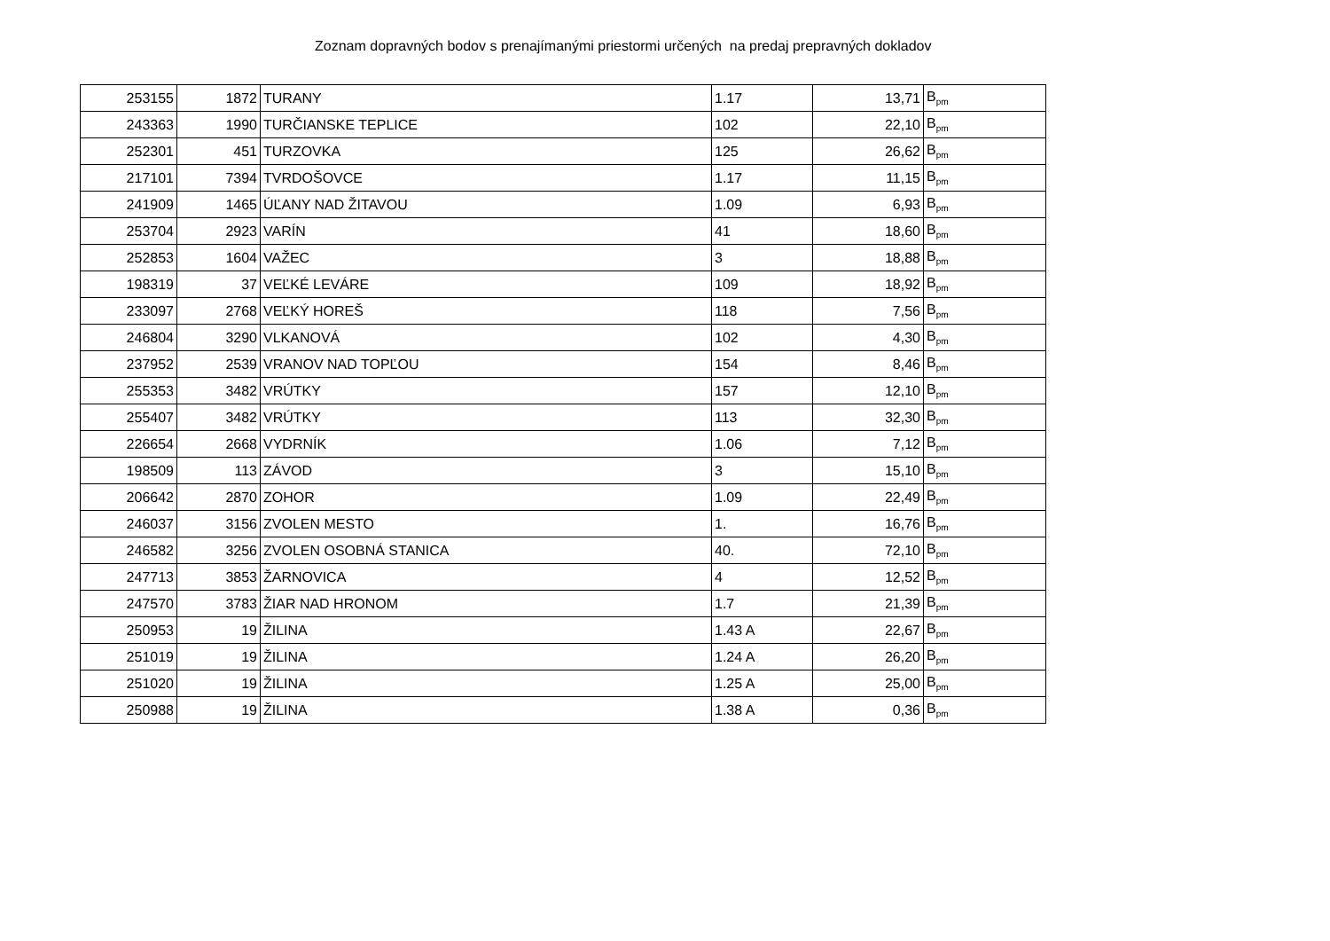Zoznam dopravných bodov s prenajímanými priestormi určených na predaj prepravných dokladov
| 253155 | 1872 | TURANY | 1.17 | 13,71 | B<sub>pm</sub> |
| 243363 | 1990 | TURČIANSKE TEPLICE | 102 | 22,10 | B<sub>pm</sub> |
| 252301 | 451 | TURZOVKA | 125 | 26,62 | B<sub>pm</sub> |
| 217101 | 7394 | TVRDOŠOVCE | 1.17 | 11,15 | B<sub>pm</sub> |
| 241909 | 1465 | ÚĽANY NAD ŽITAVOU | 1.09 | 6,93 | B<sub>pm</sub> |
| 253704 | 2923 | VARÍN | 41 | 18,60 | B<sub>pm</sub> |
| 252853 | 1604 | VAŽEC | 3 | 18,88 | B<sub>pm</sub> |
| 198319 | 37 | VEĽKÉ LEVÁRE | 109 | 18,92 | B<sub>pm</sub> |
| 233097 | 2768 | VEĽKÝ HOREŠ | 118 | 7,56 | B<sub>pm</sub> |
| 246804 | 3290 | VLKANOVÁ | 102 | 4,30 | B<sub>pm</sub> |
| 237952 | 2539 | VRANOV NAD TOPĽOU | 154 | 8,46 | B<sub>pm</sub> |
| 255353 | 3482 | VRÚTKY | 157 | 12,10 | B<sub>pm</sub> |
| 255407 | 3482 | VRÚTKY | 113 | 32,30 | B<sub>pm</sub> |
| 226654 | 2668 | VYDRNÍK | 1.06 | 7,12 | B<sub>pm</sub> |
| 198509 | 113 | ZÁVOD | 3 | 15,10 | B<sub>pm</sub> |
| 206642 | 2870 | ZOHOR | 1.09 | 22,49 | B<sub>pm</sub> |
| 246037 | 3156 | ZVOLEN MESTO | 1. | 16,76 | B<sub>pm</sub> |
| 246582 | 3256 | ZVOLEN OSOBNÁ STANICA | 40. | 72,10 | B<sub>pm</sub> |
| 247713 | 3853 | ŽARNOVICA | 4 | 12,52 | B<sub>pm</sub> |
| 247570 | 3783 | ŽIAR NAD HRONOM | 1.7 | 21,39 | B<sub>pm</sub> |
| 250953 | 19 | ŽILINA | 1.43 A | 22,67 | B<sub>pm</sub> |
| 251019 | 19 | ŽILINA | 1.24 A | 26,20 | B<sub>pm</sub> |
| 251020 | 19 | ŽILINA | 1.25 A | 25,00 | B<sub>pm</sub> |
| 250988 | 19 | ŽILINA | 1.38 A | 0,36 | B<sub>pm</sub> |